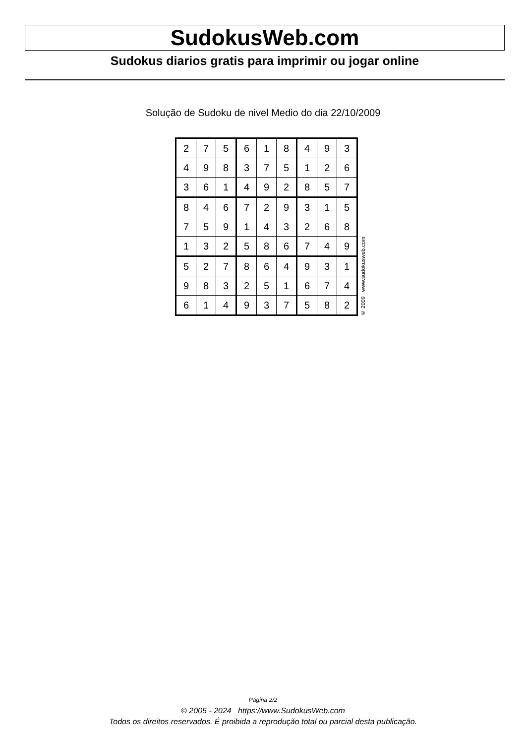SudokusWeb.com
Sudokus diarios gratis para imprimir ou jogar online
Solução de Sudoku de nivel Medio do dia 22/10/2009
| 2 | 7 | 5 | 6 | 1 | 8 | 4 | 9 | 3 |
| 4 | 9 | 8 | 3 | 7 | 5 | 1 | 2 | 6 |
| 3 | 6 | 1 | 4 | 9 | 2 | 8 | 5 | 7 |
| 8 | 4 | 6 | 7 | 2 | 9 | 3 | 1 | 5 |
| 7 | 5 | 9 | 1 | 4 | 3 | 2 | 6 | 8 |
| 1 | 3 | 2 | 5 | 8 | 6 | 7 | 4 | 9 |
| 5 | 2 | 7 | 8 | 6 | 4 | 9 | 3 | 1 |
| 9 | 8 | 3 | 2 | 5 | 1 | 6 | 7 | 4 |
| 6 | 1 | 4 | 9 | 3 | 7 | 5 | 8 | 2 |
© 2009 www.sudokusweb.com
Página 2/2
© 2005 - 2024 https://www.SudokusWeb.com
Todos os direitos reservados. É proibida a reprodução total ou parcial desta publicação.